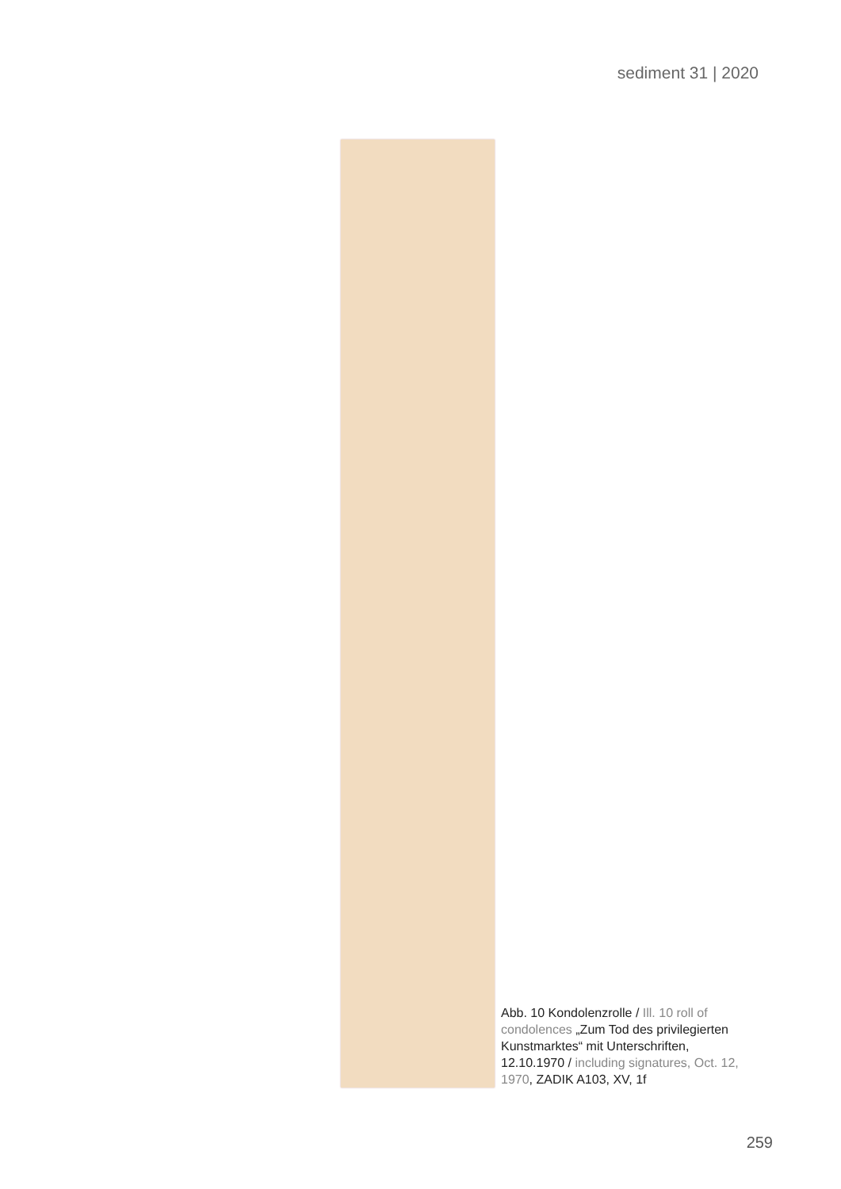sediment 31 | 2020
Abb. 10 Kondolenzrolle / Ill. 10 roll of condolences „Zum Tod des privilegierten Kunstmarktes“ mit Unterschriften, 12.10.1970 / including signatures, Oct. 12, 1970, ZADIK A103, XV, 1f
259